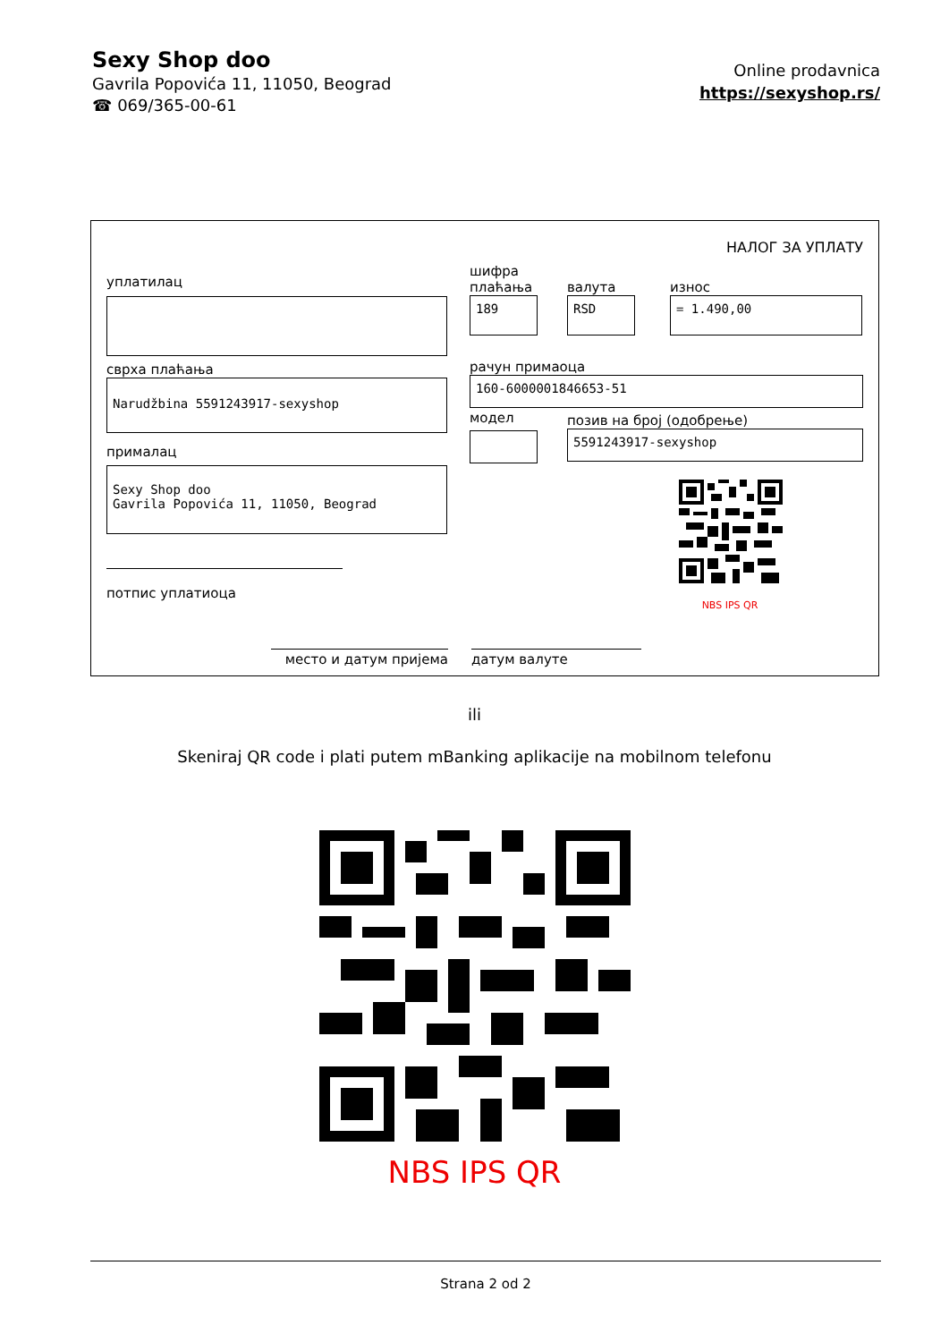Sexy Shop doo
Gavrila Popovića 11, 11050, Beograd
☎ 069/365-00-61
Online prodavnica
https://sexyshop.rs/
НАЛОГ ЗА УПЛАТУ
уплатилац
сврха плаћања
Narudžbina 5591243917-sexyshop
прималац
Sexy Shop doo
Gavrila Popovića 11, 11050, Beograd
потпис уплатиоца
шифра
плаћања
189
валута
RSD
износ
= 1.490,00
рачун примаоца
160-6000001846653-51
модел
позив на број (одобрење)
5591243917-sexyshop
NBS IPS QR
место и датум пријема датум валуте
ili
Skeniraj QR code i plati putem mBanking aplikacije na mobilnom telefonu
NBS IPS QR
Strana 2 od 2